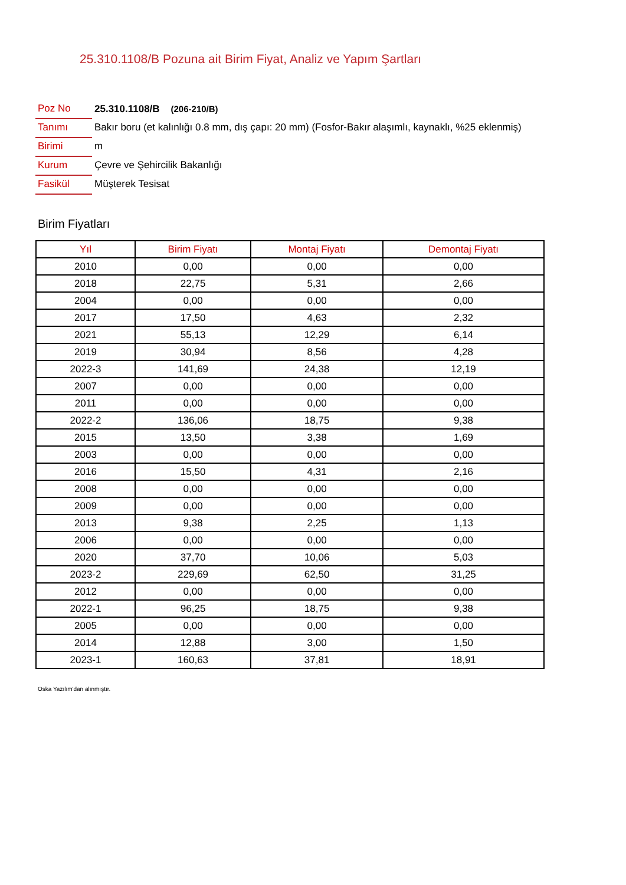25.310.1108/B Pozuna ait Birim Fiyat, Analiz ve Yapım Şartları
| Poz No | 25.310.1108/B (206-210/B) |
| Tanımı | Bakır boru (et kalınlığı 0.8 mm, dış çapı: 20 mm) (Fosfor-Bakır alaşımlı, kaynaklı, %25 eklenmiş) |
| Birimi | m |
| Kurum | Çevre ve Şehircilik Bakanlığı |
| Fasikül | Müşterek Tesisat |
Birim Fiyatları
| Yıl | Birim Fiyatı | Montaj Fiyatı | Demontaj Fiyatı |
| --- | --- | --- | --- |
| 2010 | 0,00 | 0,00 | 0,00 |
| 2018 | 22,75 | 5,31 | 2,66 |
| 2004 | 0,00 | 0,00 | 0,00 |
| 2017 | 17,50 | 4,63 | 2,32 |
| 2021 | 55,13 | 12,29 | 6,14 |
| 2019 | 30,94 | 8,56 | 4,28 |
| 2022-3 | 141,69 | 24,38 | 12,19 |
| 2007 | 0,00 | 0,00 | 0,00 |
| 2011 | 0,00 | 0,00 | 0,00 |
| 2022-2 | 136,06 | 18,75 | 9,38 |
| 2015 | 13,50 | 3,38 | 1,69 |
| 2003 | 0,00 | 0,00 | 0,00 |
| 2016 | 15,50 | 4,31 | 2,16 |
| 2008 | 0,00 | 0,00 | 0,00 |
| 2009 | 0,00 | 0,00 | 0,00 |
| 2013 | 9,38 | 2,25 | 1,13 |
| 2006 | 0,00 | 0,00 | 0,00 |
| 2020 | 37,70 | 10,06 | 5,03 |
| 2023-2 | 229,69 | 62,50 | 31,25 |
| 2012 | 0,00 | 0,00 | 0,00 |
| 2022-1 | 96,25 | 18,75 | 9,38 |
| 2005 | 0,00 | 0,00 | 0,00 |
| 2014 | 12,88 | 3,00 | 1,50 |
| 2023-1 | 160,63 | 37,81 | 18,91 |
Oska Yazılım'dan alınmıştır.